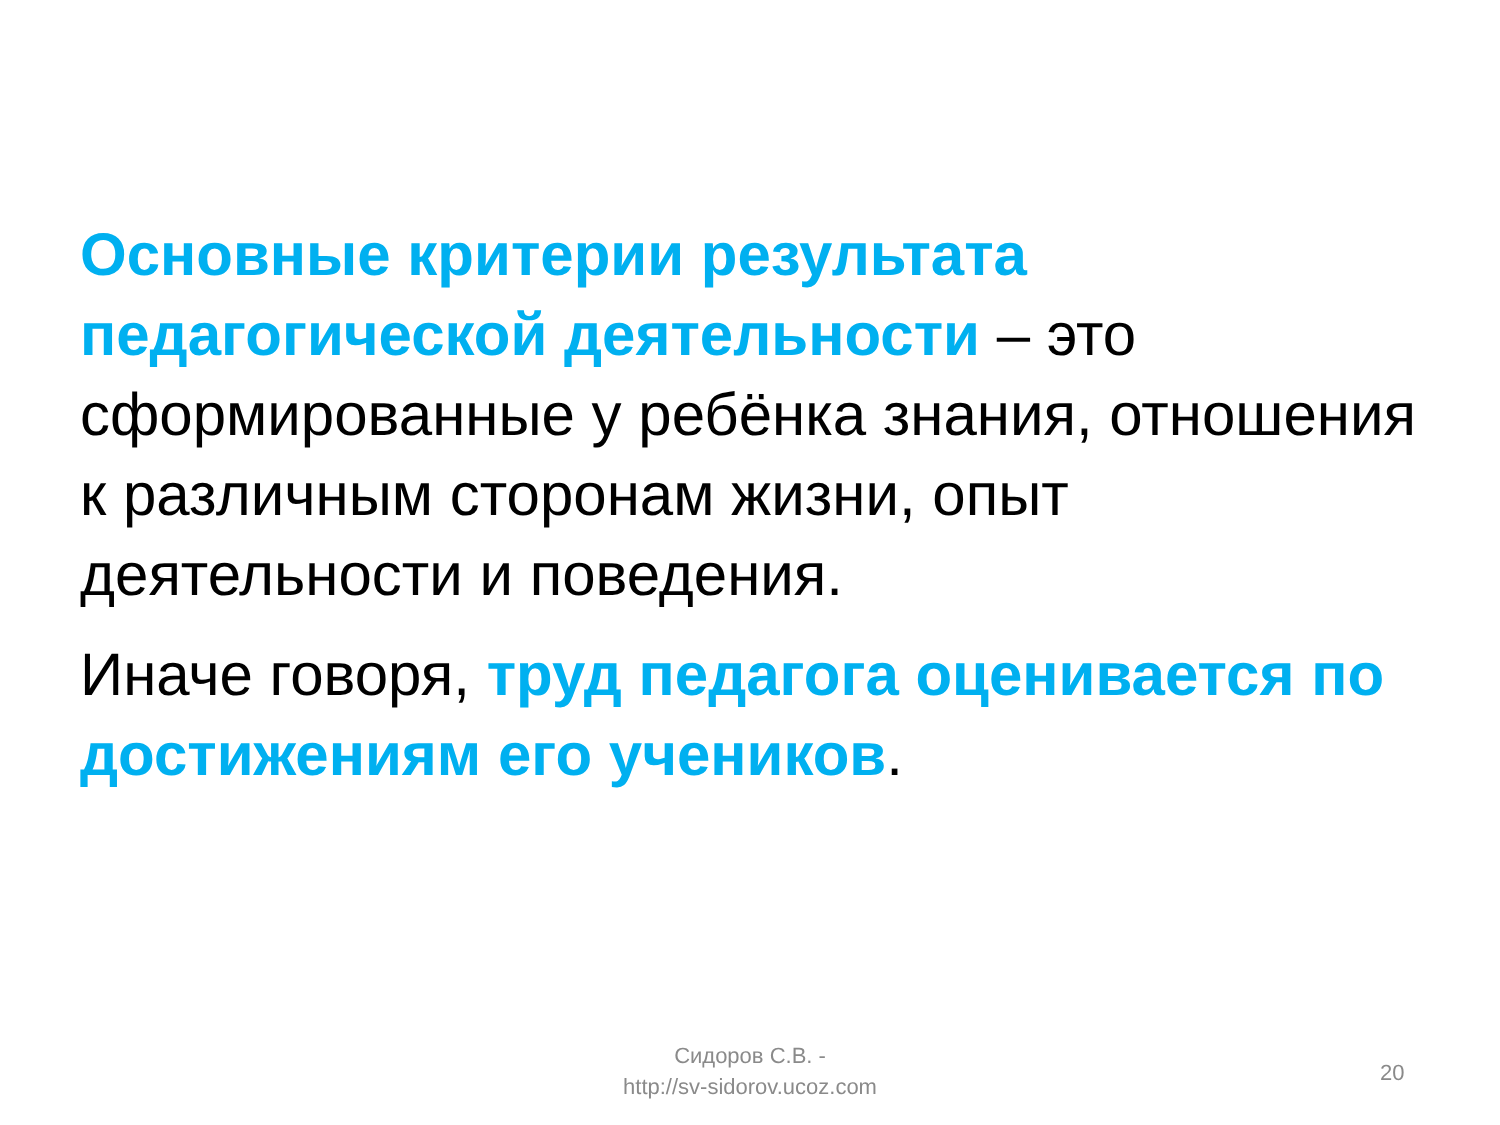Основные критерии результата педагогической деятельности – это сформированные у ребёнка знания, отношения к различным сторонам жизни, опыт деятельности и поведения.
Иначе говоря, труд педагога оценивается по достижениям его учеников.
Сидоров С.В. -
http://sv-sidorov.ucoz.com
20